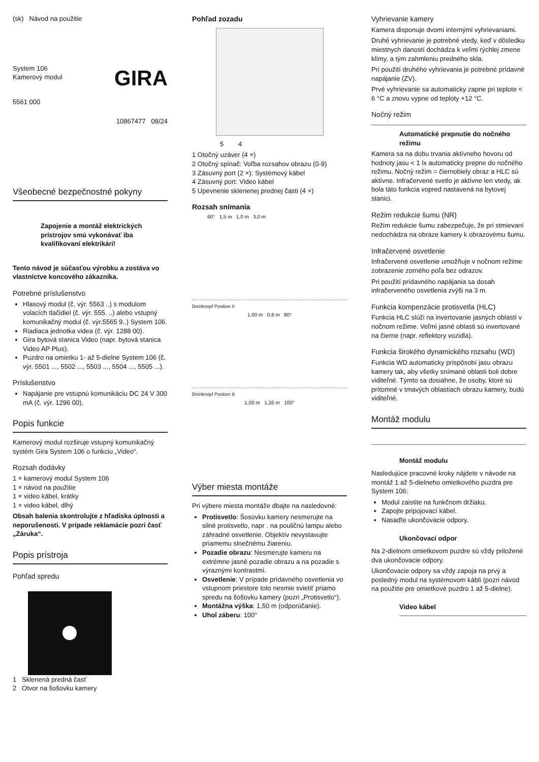(sk) Návod na použitie
System 106
Kamerový modul
GIRA
5561 000
10867477 08/24
Všeobecné bezpečnostné pokyny
Zapojenie a montáž elektrických prístrojov smú vykonávať iba kvalifikovaní elektrikári!
Tento návod je súčasťou výrobku a zostáva vo vlastníctve koncového zákazníka.
Potrebné príslušenstvo
Hlasový modul (č. výr. 5563 ..) s modulom volacích tlačidiel (č. výr. 555. ..) alebo vstupný komunikačný modul (č. výr.5565 9..) System 106.
Riadiaca jednotka videa (č. výr. 1288 00).
Gira bytová stanica Video (napr. bytová stanica Video AP Plus).
Puzdro na omietku 1- až 5-dielne System 106 (č. výr. 5501 ..., 5502 ..., 5503 ..., 5504 ..., 5505 ...).
Príslušenstvo
Napájanie pre vstupnú komunikáciu DC 24 V 300 mA (č. výr. 1296 00).
Popis funkcie
Kamerový modul rozširuje vstupný komunikačný systém Gira System 106 o funkciu „Video“.
Rozsah dodávky
1 × kamerový modul System 106
1 × návod na použitie
1 × video kábel, krátky
1 × video kábel, dlhý
Obsah balenia skontrolujte z hľadiska úplnosti a neporušenosti. V prípade reklamácie pozri časť „Záruka“.
Popis prístroja
Pohľad spredu
1 Sklenená predná časť
2 Otvor na šošovku kamery
Pohľad zozadu
5 4
1 Otočný uzáver (4 ×)
2 Otočný spínač: Voľba rozsahov obrazu (0-9)
3 Zásuvný port (2 ×): Systémový kábel
4 Zásuvný port: Video kábel
5 Upevnenie sklenenej prednej časti (4 ×)
Rozsah snímania
60° 1,5 m 1,0 m 3,0 m
Drehknopf Position 0
1,00 m 0,8 m 80°
Drehknopf Position 9
1,00 m 1,26 m 100°
Výber miesta montáže
Pri výbere miesta montáže dbajte na nasledovné:
Protisvetlo: Šosovku kamery nesmerujte na silné protisvetlo, napr . na pouličnú lampu alebo záhradné osvetlenie. Objektív nevystavujte priamemu slnečnému žiareniu.
Pozadie obrazu: Nesmerujte kameru na extrémne jasné pozadie obrazu a na pozadie s výraznými kontrastmi.
Osvetlenie: V prípade prídavného osvetlenia vo vstupnom priestore toto nesmie svietiť priamo spredu na šošovku kamery (pozri „Protisvetlo“).
Montážna výška: 1,50 m (odporúčanie).
Uhol záberu: 100°
Vyhrievanie kamery
Kamera disponuje dvomi internými vyhrievaniami.
Druhé vyhrievanie je potrebné vtedy, keď v dôsledku miestnych daností dochádza k veľmi rýchlej zmene klímy, a tým zahmleniu predného skla.
Pri použití druhého vyhrievania je potrebné prídavné napájanie (ZV).
Prvé vyhrievanie sa automaticky zapne pri teplote < 6 °C a znovu vypne od teploty +12 °C.
Nočný režim
Automatické prepnutie do nočného režimu
Kamera sa na dobu trvania aktívneho hovoru od hodnoty jasu < 1 lx automaticky prepne do nočného režimu. Nočný režim = čiernobiely obraz a HLC sú aktívne. Infračervené svetlo je aktívne len vtedy, ak bola táto funkcia vopred nastavená na bytovej stanici.
Režim redukcie šumu (NR)
Režim redukcie šumu zabezpečuje, že pri stmievaní nedochádza na obraze kamery k obrazovému šumu.
Infračervené osvetlenie
Infračervené osvetlenie umožňuje v nočnom režime zobrazenie zorného poľa bez odrazov.
Pri použití prídavného napájania sa dosah infračerveného osvetlenia zvýši na 3 m.
Funkcia kompenzácie protisvetla (HLC)
Funkcia HLC slúži na invertovanie jasných oblastí v nočnom režime. Veľmi jasné oblasti sú invertované na čierne (napr. reflektory vozidla).
Funkcia širokého dynamického rozsahu (WD)
Funkcia WD automaticky prispôsobí jasu obrazu kamery tak, aby všetky snímané oblasti boli dobre viditeľné. Týmto sa dosiahne, že osoby, ktoré sú prítomné v tmavých oblastiach obrazu kamery, budú viditeľné.
Montáž modulu
Montáž modulu
Nasledujúce pracovné kroky nájdete v návode na montáž 1 až 5-dielneho omietkového puzdra pre System 106:
Modul zaistite na funkčnom držiaku.
Zapojte pripojovací kábel.
Nasaďte ukončovacie odpory.
Ukončovací odpor
Na 2-dielnom omietkovom puzdre sú vždy priložené dva ukončovacie odpory.
Ukončovacie odpory sa vždy zapoja na prvý a posledný modul na systémovom kábli (pozri návod na použitie pre omietkové puzdro 1 až 5-dielne).
Video kábel